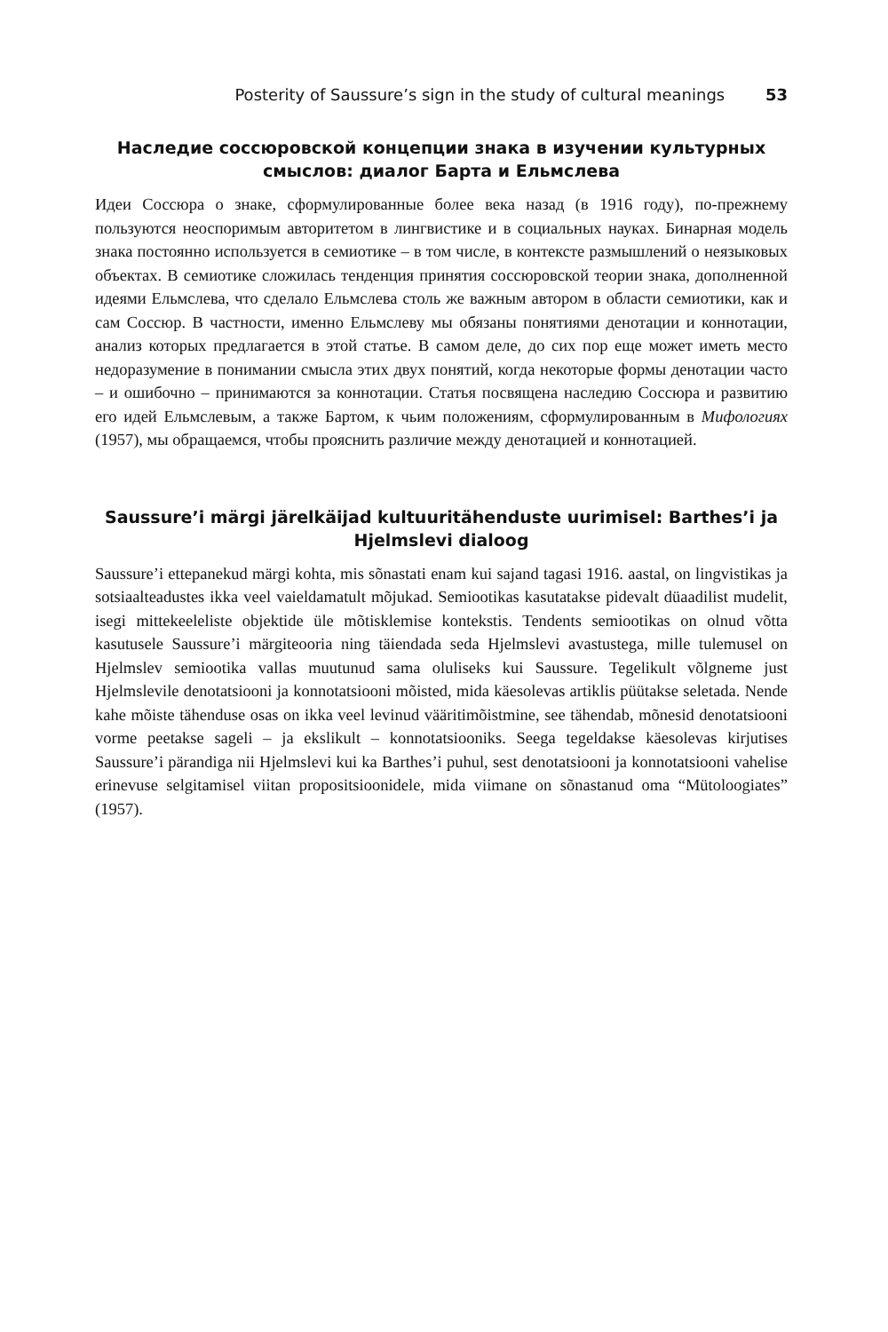Posterity of Saussure’s sign in the study of cultural meanings 53
Наследие соссюровской концепции знака в изучении культурных смыслов: диалог Барта и Ельмслева
Идеи Соссюра о знаке, сформулированные более века назад (в 1916 году), по-прежнему пользуются неоспоримым авторитетом в лингвистике и в социальных науках. Бинарная модель знака постоянно используется в семиотике – в том числе, в контексте размышлений о неязыковых объектах. В семиотике сложилась тенденция принятия соссюровской теории знака, дополненной идеями Ельмслева, что сделало Ельмслева столь же важным автором в области семиотики, как и сам Соссюр. В частности, именно Ельмслеву мы обязаны понятиями денотации и коннотации, анализ которых предлагается в этой статье. В самом деле, до сих пор еще может иметь место недоразумение в понимании смысла этих двух понятий, когда некоторые формы денотации часто – и ошибочно – принимаются за коннотации. Статья посвящена наследию Соссюра и развитию его идей Ельмслевым, а также Бартом, к чьим положениям, сформулированным в Мифологиях (1957), мы обращаемся, чтобы прояснить различие между денотацией и коннотацией.
Saussure’i märgi järelkäijad kultuuritähenduste uurimisel: Barthes’i ja Hjelmslevi dialoog
Saussure’i ettepanekud märgi kohta, mis sõnastati enam kui sajand tagasi 1916. aastal, on lingvistikas ja sotsiaalteadustes ikka veel vaieldamatult mõjukad. Semiootikas kasutatakse pidevalt düaadilist mudelit, isegi mittekeeleliste objektide üle mõtisklemise kontekstis. Tendents semiootikas on olnud võtta kasutusele Saussure’i märgiteooria ning täiendada seda Hjelmslevi avastustega, mille tulemusel on Hjelmslev semiootika vallas muutunud sama oluliseks kui Saussure. Tegelikult võlgneme just Hjelmslevile denotatsiooni ja konnotatsiooni mõisted, mida käesolevas artiklis püütakse seletada. Nende kahe mõiste tähenduse osas on ikka veel levinud vääritimõistmine, see tähendab, mõnesid denotatsiooni vorme peetakse sageli – ja ekslikult – konnotatsiooniks. Seega tegeldakse käesolevas kirjutises Saussure’i pärandiga nii Hjelmslevi kui ka Barthes’i puhul, sest denotatsiooni ja konnotatsiooni vahelise erinevuse selgitamisel viitan propositsioonidele, mida viimane on sõnastanud oma “Mütoloogiates” (1957).